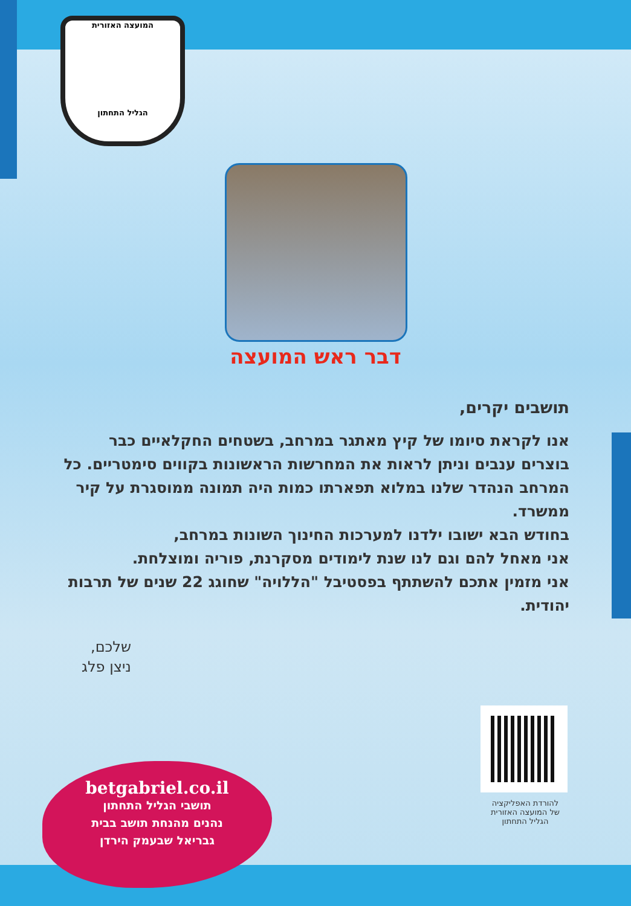המועצה האזורית
הגליל התחתון
דבר ראש המועצה
תושבים יקרים,
אנו לקראת סיומו של קיץ מאתגר במרחב, בשטחים החקלאיים כבר בוצרים ענבים וניתן לראות את המחרשות הראשונות בקווים סימטריים. כל המרחב הנהדר שלנו במלוא תפארתו כמות היה תמונה ממוסגרת על קיר ממשרד.
בחודש הבא ישובו ילדנו למערכות החינוך השונות במרחב,
אני מאחל להם וגם לנו שנת לימודים מסקרנת, פוריה ומוצלחת.
אני מזמין אתכם להשתתף בפסטיבל "הללויה" שחוגג 22 שנים של תרבות יהודית.
שלכם,
ניצן פלג
להורדת האפליקציה
של המועצה האזורית
הגליל התחתון
betgabriel.co.il
תושבי הגליל התחתון
נהנים מהנחת תושב בבית
גבריאל שבעמק הירדן